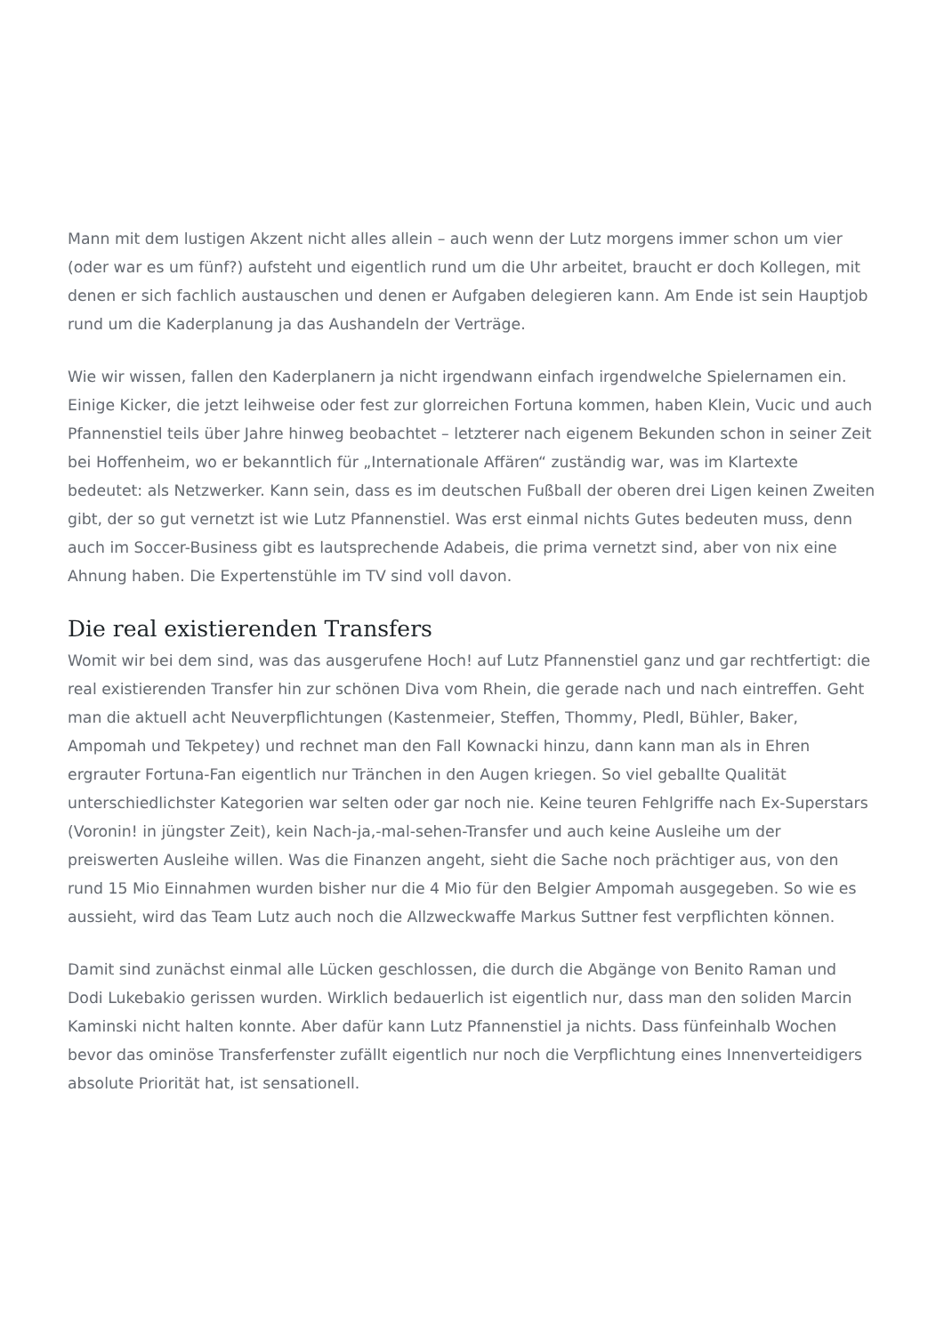Mann mit dem lustigen Akzent nicht alles allein – auch wenn der Lutz morgens immer schon um vier (oder war es um fünf?) aufsteht und eigentlich rund um die Uhr arbeitet, braucht er doch Kollegen, mit denen er sich fachlich austauschen und denen er Aufgaben delegieren kann. Am Ende ist sein Hauptjob rund um die Kaderplanung ja das Aushandeln der Verträge.
Wie wir wissen, fallen den Kaderplanern ja nicht irgendwann einfach irgendwelche Spielernamen ein. Einige Kicker, die jetzt leihweise oder fest zur glorreichen Fortuna kommen, haben Klein, Vucic und auch Pfannenstiel teils über Jahre hinweg beobachtet – letzterer nach eigenem Bekunden schon in seiner Zeit bei Hoffenheim, wo er bekanntlich für „Internationale Affären“ zuständig war, was im Klartexte bedeutet: als Netzwerker. Kann sein, dass es im deutschen Fußball der oberen drei Ligen keinen Zweiten gibt, der so gut vernetzt ist wie Lutz Pfannenstiel. Was erst einmal nichts Gutes bedeuten muss, denn auch im Soccer-Business gibt es lautsprechende Adabeis, die prima vernetzt sind, aber von nix eine Ahnung haben. Die Expertenstühle im TV sind voll davon.
Die real existierenden Transfers
Womit wir bei dem sind, was das ausgerufene Hoch! auf Lutz Pfannenstiel ganz und gar rechtfertigt: die real existierenden Transfer hin zur schönen Diva vom Rhein, die gerade nach und nach eintreffen. Geht man die aktuell acht Neuverpflichtungen (Kastenmeier, Steffen, Thommy, Pledl, Bühler, Baker, Ampomah und Tekpetey) und rechnet man den Fall Kownacki hinzu, dann kann man als in Ehren ergrauter Fortuna-Fan eigentlich nur Tränchen in den Augen kriegen. So viel geballte Qualität unterschiedlichster Kategorien war selten oder gar noch nie. Keine teuren Fehlgriffe nach Ex-Superstars (Voronin! in jüngster Zeit), kein Nach-ja,-mal-sehen-Transfer und auch keine Ausleihe um der preiswerten Ausleihe willen. Was die Finanzen angeht, sieht die Sache noch prächtiger aus, von den rund 15 Mio Einnahmen wurden bisher nur die 4 Mio für den Belgier Ampomah ausgegeben. So wie es aussieht, wird das Team Lutz auch noch die Allzweckwaffe Markus Suttner fest verpflichten können.
Damit sind zunächst einmal alle Lücken geschlossen, die durch die Abgänge von Benito Raman und Dodi Lukebakio gerissen wurden. Wirklich bedauerlich ist eigentlich nur, dass man den soliden Marcin Kaminski nicht halten konnte. Aber dafür kann Lutz Pfannenstiel ja nichts. Dass fünfeinhalb Wochen bevor das ominöse Transferfenster zufällt eigentlich nur noch die Verpflichtung eines Innenverteidigers absolute Priorität hat, ist sensationell.